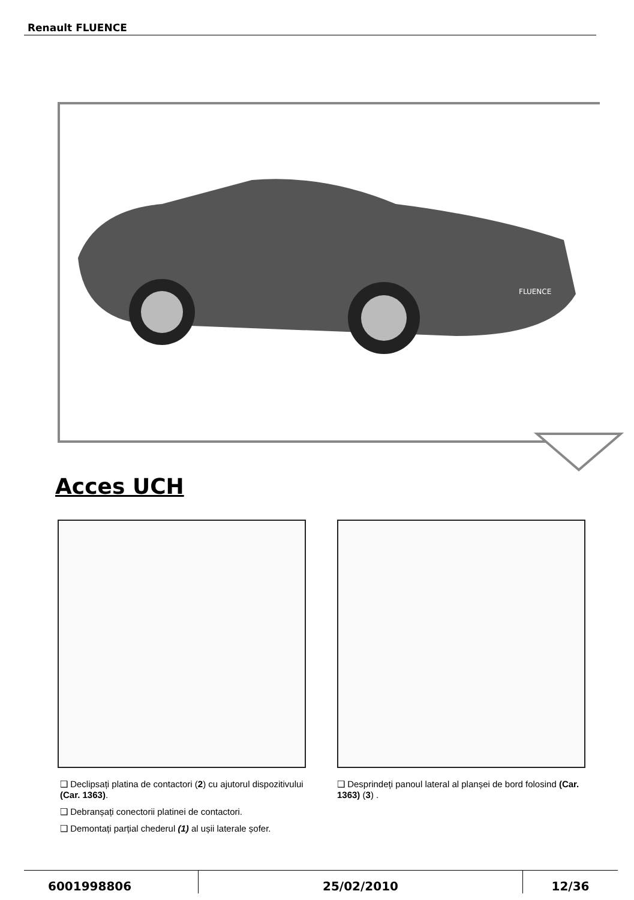Renault FLUENCE
FLUENCE
Acces UCH
❑ Declipsați platina de contactori (2) cu ajutorul dispozitivului (Car. 1363).
❑ Debranșați conectorii platinei de contactori.
❑ Demontați parțial chederul (1) al ușii laterale șofer.
❑ Desprindeți panoul lateral al planșei de bord folosind (Car. 1363) (3) .
6001998806 25/02/2010 12/36